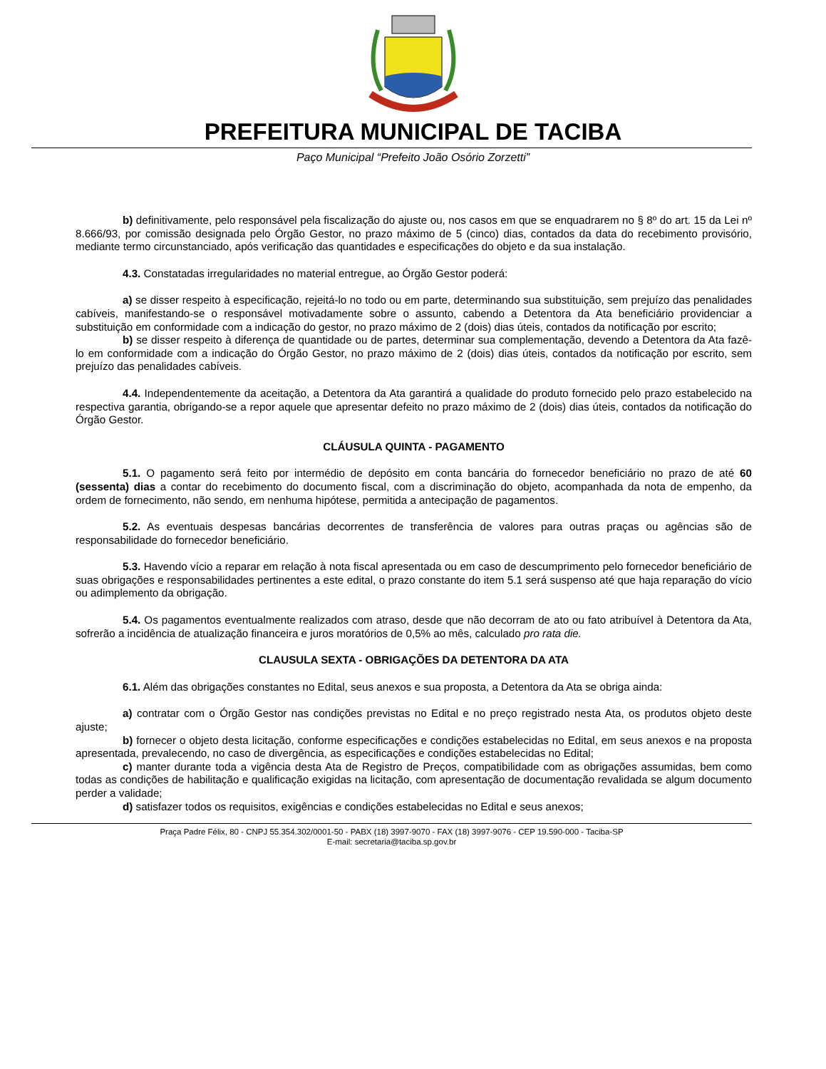PREFEITURA MUNICIPAL DE TACIBA
Paço Municipal “Prefeito João Osório Zorzetti”
b) definitivamente, pelo responsável pela fiscalização do ajuste ou, nos casos em que se enquadrarem no § 8º do art. 15 da Lei nº 8.666/93, por comissão designada pelo Órgão Gestor, no prazo máximo de 5 (cinco) dias, contados da data do recebimento provisório, mediante termo circunstanciado, após verificação das quantidades e especificações do objeto e da sua instalação.
4.3. Constatadas irregularidades no material entregue, ao Órgão Gestor poderá:
a) se disser respeito à especificação, rejeitá-lo no todo ou em parte, determinando sua substituição, sem prejuízo das penalidades cabíveis, manifestando-se o responsável motivadamente sobre o assunto, cabendo a Detentora da Ata beneficiário providenciar a substituição em conformidade com a indicação do gestor, no prazo máximo de 2 (dois) dias úteis, contados da notificação por escrito;
b) se disser respeito à diferença de quantidade ou de partes, determinar sua complementação, devendo a Detentora da Ata fazê-lo em conformidade com a indicação do Órgão Gestor, no prazo máximo de 2 (dois) dias úteis, contados da notificação por escrito, sem prejuízo das penalidades cabíveis.
4.4. Independentemente da aceitação, a Detentora da Ata garantirá a qualidade do produto fornecido pelo prazo estabelecido na respectiva garantia, obrigando-se a repor aquele que apresentar defeito no prazo máximo de 2 (dois) dias úteis, contados da notificação do Órgão Gestor.
CLÁUSULA QUINTA - PAGAMENTO
5.1. O pagamento será feito por intermédio de depósito em conta bancária do fornecedor beneficiário no prazo de até 60 (sessenta) dias a contar do recebimento do documento fiscal, com a discriminação do objeto, acompanhada da nota de empenho, da ordem de fornecimento, não sendo, em nenhuma hipótese, permitida a antecipação de pagamentos.
5.2. As eventuais despesas bancárias decorrentes de transferência de valores para outras praças ou agências são de responsabilidade do fornecedor beneficiário.
5.3. Havendo vício a reparar em relação à nota fiscal apresentada ou em caso de descumprimento pelo fornecedor beneficiário de suas obrigações e responsabilidades pertinentes a este edital, o prazo constante do item 5.1 será suspenso até que haja reparação do vício ou adimplemento da obrigação.
5.4. Os pagamentos eventualmente realizados com atraso, desde que não decorram de ato ou fato atribuível à Detentora da Ata, sofrerão a incidência de atualização financeira e juros moratórios de 0,5% ao mês, calculado pro rata die.
CLAUSULA SEXTA - OBRIGAÇÕES DA DETENTORA DA ATA
6.1. Além das obrigações constantes no Edital, seus anexos e sua proposta, a Detentora da Ata se obriga ainda:
a) contratar com o Órgão Gestor nas condições previstas no Edital e no preço registrado nesta Ata, os produtos objeto deste ajuste;
b) fornecer o objeto desta licitação, conforme especificações e condições estabelecidas no Edital, em seus anexos e na proposta apresentada, prevalecendo, no caso de divergência, as especificações e condições estabelecidas no Edital;
c) manter durante toda a vigência desta Ata de Registro de Preços, compatibilidade com as obrigações assumidas, bem como todas as condições de habilitação e qualificação exigidas na licitação, com apresentação de documentação revalidada se algum documento perder a validade;
d) satisfazer todos os requisitos, exigências e condições estabelecidas no Edital e seus anexos;
Praça Padre Félix, 80 - CNPJ 55.354.302/0001-50 - PABX (18) 3997-9070 - FAX (18) 3997-9076 - CEP 19.590-000 - Taciba-SP
E-mail: secretaria@taciba.sp.gov.br